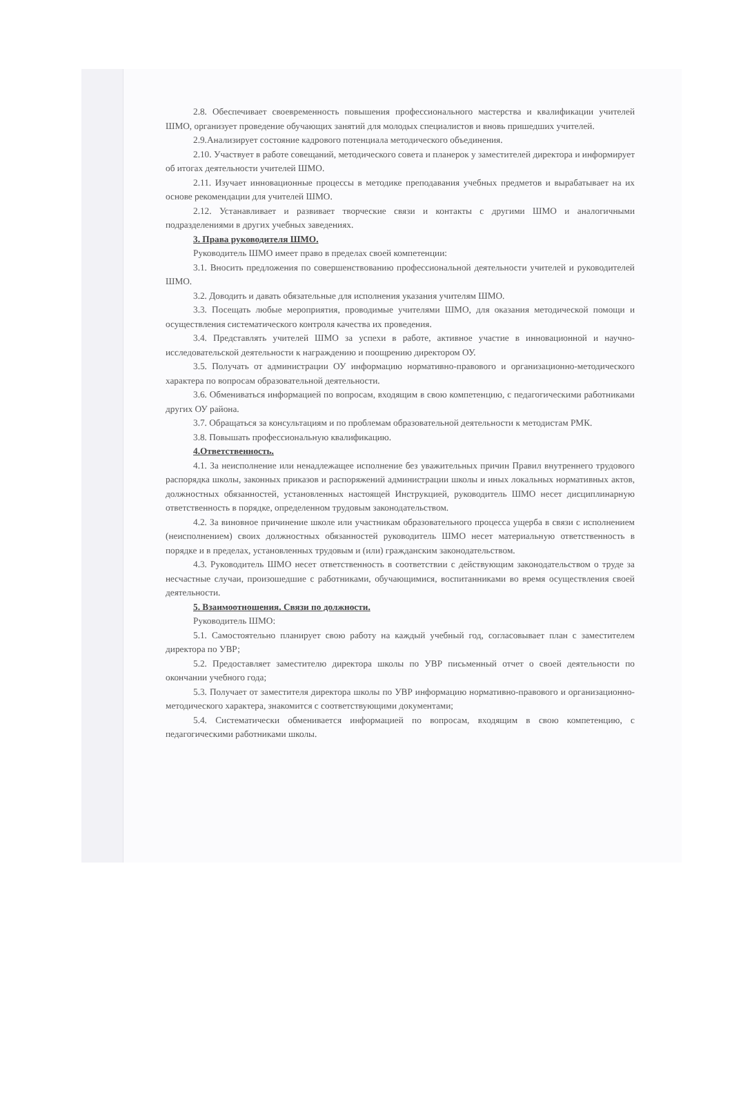2.8. Обеспечивает своевременность повышения профессионального мастерства и квалификации учителей ШМО, организует проведение обучающих занятий для молодых специалистов и вновь пришедших учителей.
2.9.Анализирует состояние кадрового потенциала методического объединения.
2.10. Участвует в работе совещаний, методического совета и планерок у заместителей директора и информирует об итогах деятельности учителей ШМО.
2.11. Изучает инновационные процессы в методике преподавания учебных предметов и вырабатывает на их основе рекомендации для учителей ШМО.
2.12. Устанавливает и развивает творческие связи и контакты с другими ШМО и аналогичными подразделениями в других учебных заведениях.
3. Права руководителя ШМО.
Руководитель ШМО имеет право в пределах своей компетенции:
3.1. Вносить предложения по совершенствованию профессиональной деятельности учителей и руководителей ШМО.
3.2. Доводить и давать обязательные для исполнения указания учителям ШМО.
3.3. Посещать любые мероприятия, проводимые учителями ШМО, для оказания методической помощи и осуществления систематического контроля качества их проведения.
3.4. Представлять учителей ШМО за успехи в работе, активное участие в инновационной и научно-исследовательской деятельности к награждению и поощрению директором ОУ.
3.5. Получать от администрации ОУ информацию нормативно-правового и организационно-методического характера по вопросам образовательной деятельности.
3.6. Обмениваться информацией по вопросам, входящим в свою компетенцию, с педагогическими работниками других ОУ района.
3.7. Обращаться за консультациям и по проблемам образовательной деятельности к методистам РМК.
3.8. Повышать профессиональную квалификацию.
4.Ответственность.
4.1. За неисполнение или ненадлежащее исполнение без уважительных причин Правил внутреннего трудового распорядка школы, законных приказов и распоряжений администрации школы и иных локальных нормативных актов, должностных обязанностей, установленных настоящей Инструкцией, руководитель ШМО несет дисциплинарную ответственность в порядке, определенном трудовым законодательством.
4.2. За виновное причинение школе или участникам образовательного процесса ущерба в связи с исполнением (неисполнением) своих должностных обязанностей руководитель ШМО несет материальную ответственность в порядке и в пределах, установленных трудовым и (или) гражданским законодательством.
4.3. Руководитель ШМО несет ответственность в соответствии с действующим законодательством о труде за несчастные случаи, произошедшие с работниками, обучающимися, воспитанниками во время осуществления своей деятельности.
5. Взаимоотношения. Связи по должности.
Руководитель ШМО:
5.1. Самостоятельно планирует свою работу на каждый учебный год, согласовывает план с заместителем директора по УВР;
5.2. Предоставляет заместителю директора школы по УВР письменный отчет о своей деятельности по окончании учебного года;
5.3. Получает от заместителя директора школы по УВР информацию нормативно-правового и организационно-методического характера, знакомится с соответствующими документами;
5.4. Систематически обменивается информацией по вопросам, входящим в свою компетенцию, с педагогическими работниками школы.